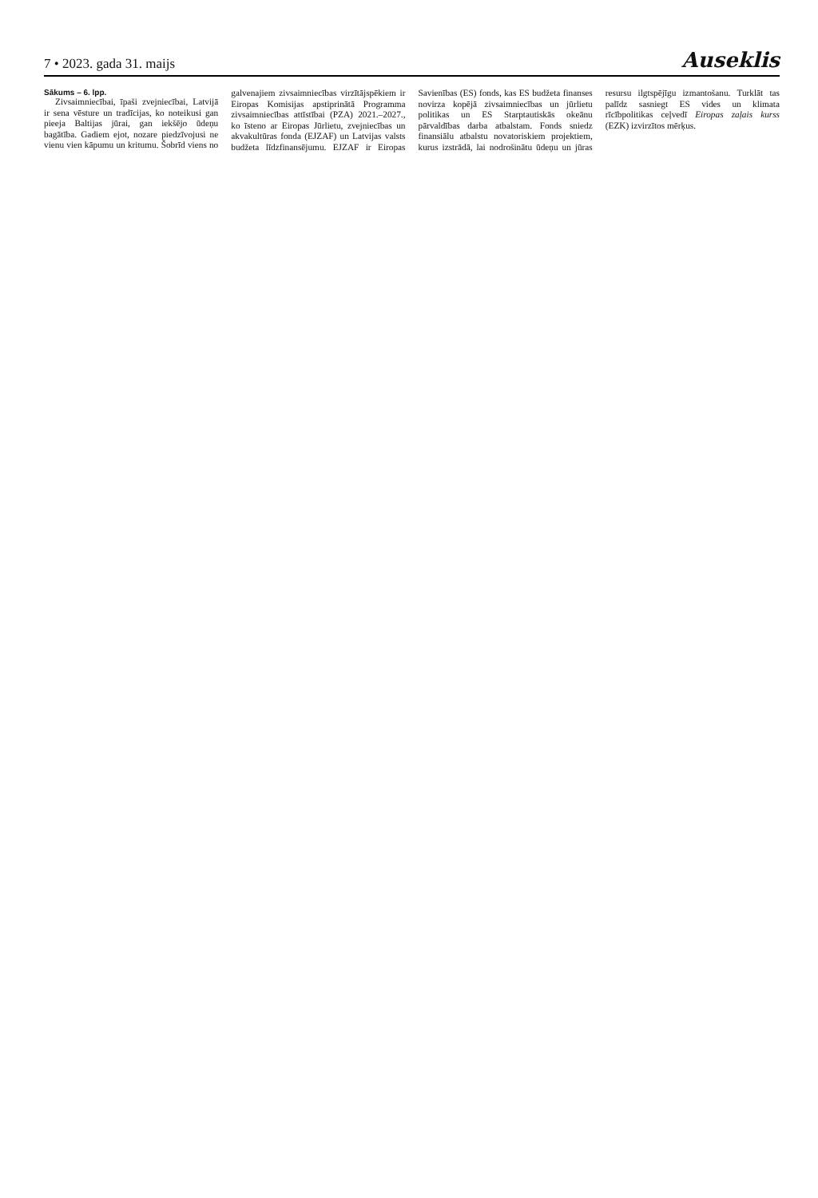7 • 2023. gada 31. maijs Auseklis
Sākums – 6. lpp.
Zivsaimniecībai, īpaši zvejniecībai, Latvijā ir sena vēsture un tradīcijas, ko noteikusi gan pieeja Baltijas jūrai, gan iekšējo ūdeņu bagātība. Gadiem ejot, nozare piedzīvojusi ne vienu vien kāpumu un kritumu. Šobrīd viens no galvenajiem zivsaimniecības virzītājspēkiem ir Eiropas Komisijas apstiprinātā Programma zivsaimniecības attīstībai (PZA) 2021.–2027., ko īsteno ar Eiropas Jūrlietu, zvejniecības un akvakultūras fonda (EJZAF) un Latvijas valsts budžeta līdzfinansējumu. EJZAF ir Eiropas Savienības (ES) fonds, kas ES budžeta finanses novirza kopējā zivsaimniecības un jūrlietu politikas un ES Starptautiskās okeānu pārvaldības darba atbalstam. Fonds sniedz finansiālu atbalstu novatoriskiem projektiem, kurus izstrādā, lai nodrošinātu ūdeņu un jūras resursu ilgtspējīgu izmantošanu. Turklāt tas palīdz sasniegt ES vides un klimata rīcībpolitikas ceļvedī Eiropas zaļais kurss (EZK) izvirzītos mērķus.